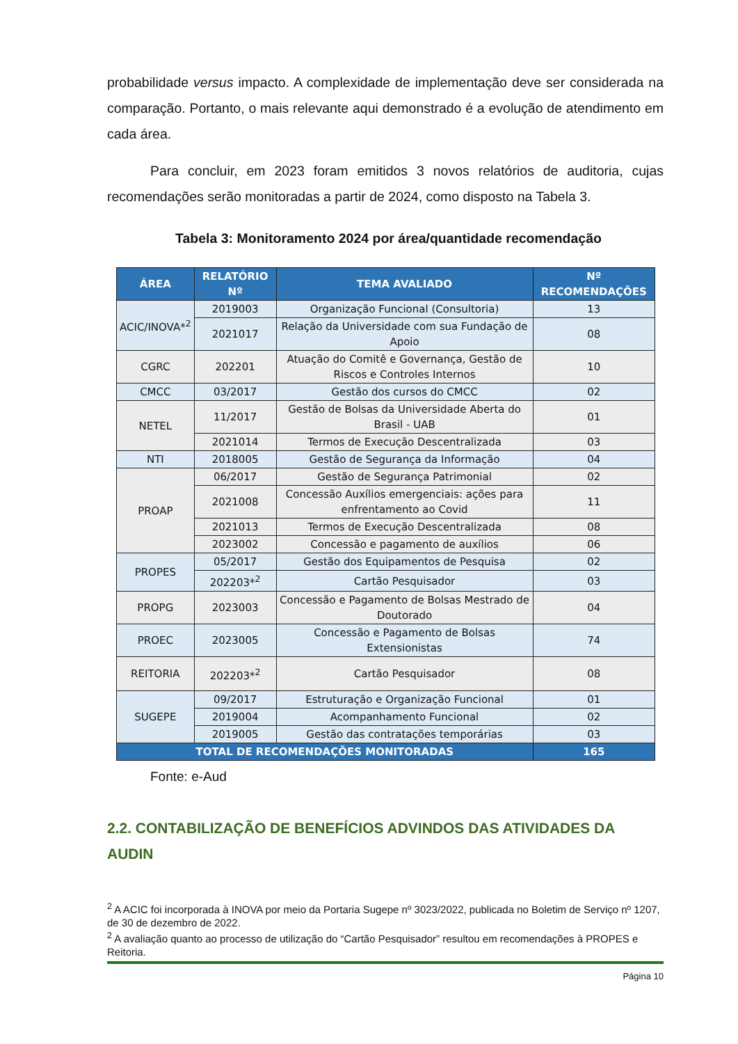probabilidade versus impacto. A complexidade de implementação deve ser considerada na comparação. Portanto, o mais relevante aqui demonstrado é a evolução de atendimento em cada área.
Para concluir, em 2023 foram emitidos 3 novos relatórios de auditoria, cujas recomendações serão monitoradas a partir de 2024, como disposto na Tabela 3.
Tabela 3: Monitoramento 2024 por área/quantidade recomendação
| ÁREA | RELATÓRIO Nº | TEMA AVALIADO | Nº RECOMENDAÇÕES |
| --- | --- | --- | --- |
| ACIC/INOVA*<sup>2</sup> | 2019003 | Organização Funcional (Consultoria) | 13 |
| | 2021017 | Relação da Universidade com sua Fundação de Apoio | 08 |
| CGRC | 202201 | Atuação do Comitê e Governança, Gestão de Riscos e Controles Internos | 10 |
| CMCC | 03/2017 | Gestão dos cursos do CMCC | 02 |
| NETEL | 11/2017 | Gestão de Bolsas da Universidade Aberta do Brasil - UAB | 01 |
| | 2021014 | Termos de Execução Descentralizada | 03 |
| NTI | 2018005 | Gestão de Segurança da Informação | 04 |
| PROAP | 06/2017 | Gestão de Segurança Patrimonial | 02 |
| | 2021008 | Concessão Auxílios emergenciais: ações para enfrentamento ao Covid | 11 |
| | 2021013 | Termos de Execução Descentralizada | 08 |
| | 2023002 | Concessão e pagamento de auxílios | 06 |
| PROPES | 05/2017 | Gestão dos Equipamentos de Pesquisa | 02 |
| | 202203*<sup>2</sup> | Cartão Pesquisador | 03 |
| PROPG | 2023003 | Concessão e Pagamento de Bolsas Mestrado de Doutorado | 04 |
| PROEC | 2023005 | Concessão e Pagamento de Bolsas Extensionistas | 74 |
| REITORIA | 202203*<sup>2</sup> | Cartão Pesquisador | 08 |
| SUGEPE | 09/2017 | Estruturação e Organização Funcional | 01 |
| | 2019004 | Acompanhamento Funcional | 02 |
| | 2019005 | Gestão das contratações temporárias | 03 |
| TOTAL DE RECOMENDAÇÕES MONITORADAS | | | 165 |
Fonte: e-Aud
2.2. CONTABILIZAÇÃO DE BENEFÍCIOS ADVINDOS DAS ATIVIDADES DA AUDIN
<sup>2</sup> A ACIC foi incorporada à INOVA por meio da Portaria Sugepe nº 3023/2022, publicada no Boletim de Serviço nº 1207, de 30 de dezembro de 2022.
<sup>2</sup> A avaliação quanto ao processo de utilização do “Cartão Pesquisador” resultou em recomendações à PROPES e Reitoria.
Página 10